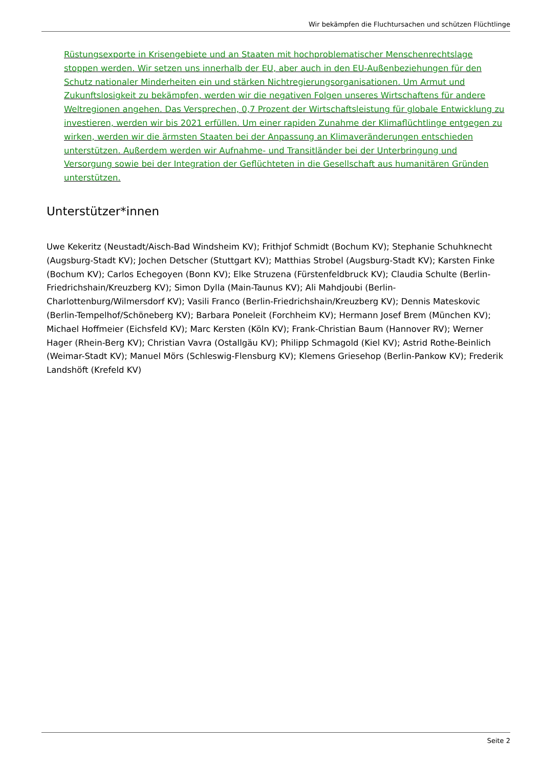Wir bekämpfen die Fluchtursachen und schützen Flüchtlinge
Rüstungsexporte in Krisengebiete und an Staaten mit hochproblematischer Menschenrechtslage stoppen werden. Wir setzen uns innerhalb der EU, aber auch in den EU-Außenbeziehungen für den Schutz nationaler Minderheiten ein und stärken Nichtregierungsorganisationen. Um Armut und Zukunftslosigkeit zu bekämpfen, werden wir die negativen Folgen unseres Wirtschaftens für andere Weltregionen angehen. Das Versprechen, 0,7 Prozent der Wirtschaftsleistung für globale Entwicklung zu investieren, werden wir bis 2021 erfüllen. Um einer rapiden Zunahme der Klimaflüchtlinge entgegen zu wirken, werden wir die ärmsten Staaten bei der Anpassung an Klimaveränderungen entschieden unterstützen. Außerdem werden wir Aufnahme- und Transitländer bei der Unterbringung und Versorgung sowie bei der Integration der Geflüchteten in die Gesellschaft aus humanitären Gründen unterstützen.
Unterstützer*innen
Uwe Kekeritz (Neustadt/Aisch-Bad Windsheim KV); Frithjof Schmidt (Bochum KV); Stephanie Schuhknecht (Augsburg-Stadt KV); Jochen Detscher (Stuttgart KV); Matthias Strobel (Augsburg-Stadt KV); Karsten Finke (Bochum KV); Carlos Echegoyen (Bonn KV); Elke Struzena (Fürstenfeldbruck KV); Claudia Schulte (Berlin-Friedrichshain/Kreuzberg KV); Simon Dylla (Main-Taunus KV); Ali Mahdjoubi (Berlin-Charlottenburg/Wilmersdorf KV); Vasili Franco (Berlin-Friedrichshain/Kreuzberg KV); Dennis Mateskovic (Berlin-Tempelhof/Schöneberg KV); Barbara Poneleit (Forchheim KV); Hermann Josef Brem (München KV); Michael Hoffmeier (Eichsfeld KV); Marc Kersten (Köln KV); Frank-Christian Baum (Hannover RV); Werner Hager (Rhein-Berg KV); Christian Vavra (Ostallgäu KV); Philipp Schmagold (Kiel KV); Astrid Rothe-Beinlich (Weimar-Stadt KV); Manuel Mörs (Schleswig-Flensburg KV); Klemens Griesehop (Berlin-Pankow KV); Frederik Landshöft (Krefeld KV)
Seite 2